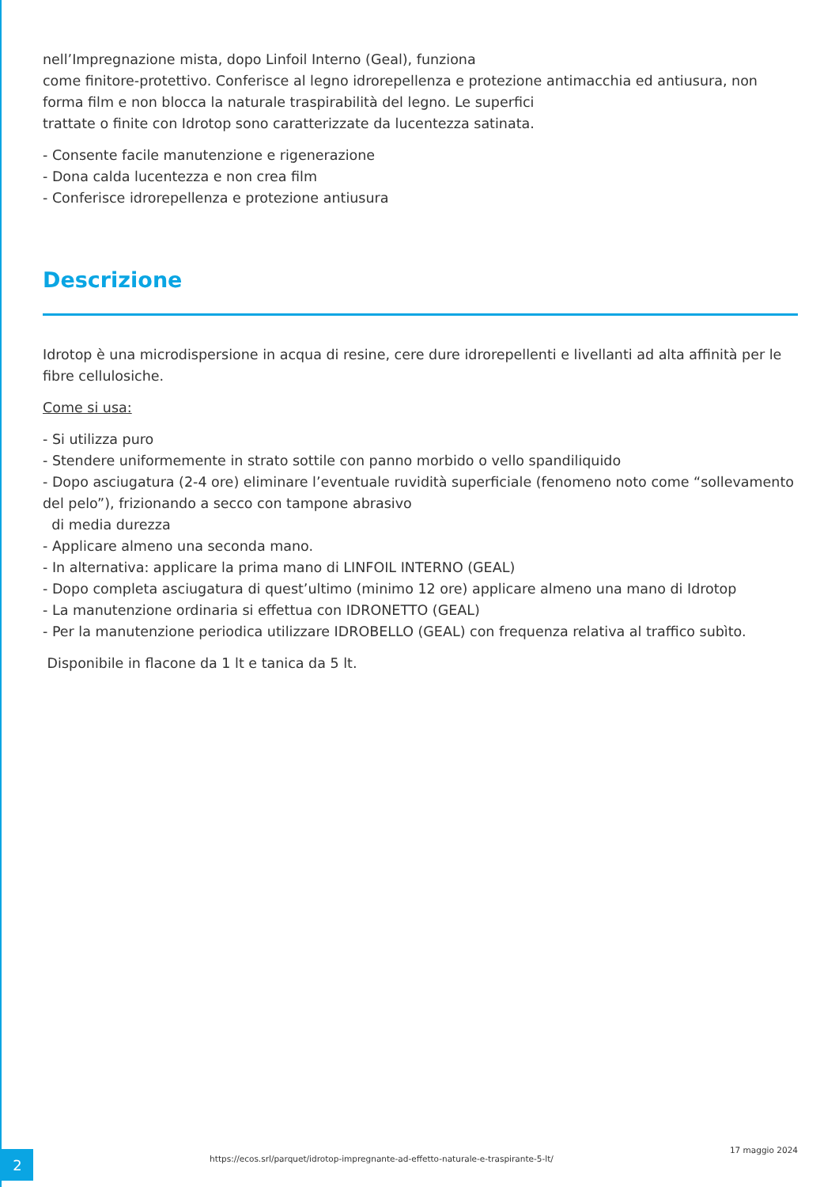nell’Impregnazione mista, dopo Linfoil Interno (Geal), funziona
come finitore-protettivo. Conferisce al legno idrorepellenza e protezione antimacchia ed antiusura, non forma film e non blocca la naturale traspirabilità del legno. Le superfici
trattate o finite con Idrotop sono caratterizzate da lucentezza satinata.
- Consente facile manutenzione e rigenerazione
- Dona calda lucentezza e non crea film
- Conferisce idrorepellenza e protezione antiusura
Descrizione
Idrotop è una microdispersione in acqua di resine, cere dure idrorepellenti e livellanti ad alta affinità per le fibre cellulosiche.
Come si usa:
- Si utilizza puro
- Stendere uniformemente in strato sottile con panno morbido o vello spandiliquido
- Dopo asciugatura (2-4 ore) eliminare l’eventuale ruvidità superficiale (fenomeno noto come “sollevamento del pelo”), frizionando a secco con tampone abrasivo
di media durezza
- Applicare almeno una seconda mano.
- In alternativa: applicare la prima mano di LINFOIL INTERNO (GEAL)
- Dopo completa asciugatura di quest’ultimo (minimo 12 ore) applicare almeno una mano di Idrotop
- La manutenzione ordinaria si effettua con IDRONETTO (GEAL)
- Per la manutenzione periodica utilizzare IDROBELLO (GEAL) con frequenza relativa al traffico subìto.
Disponibile in flacone da 1 lt e tanica da 5 lt.
2
https://ecos.srl/parquet/idrotop-impregnante-ad-effetto-naturale-e-traspirante-5-lt/
17 maggio 2024